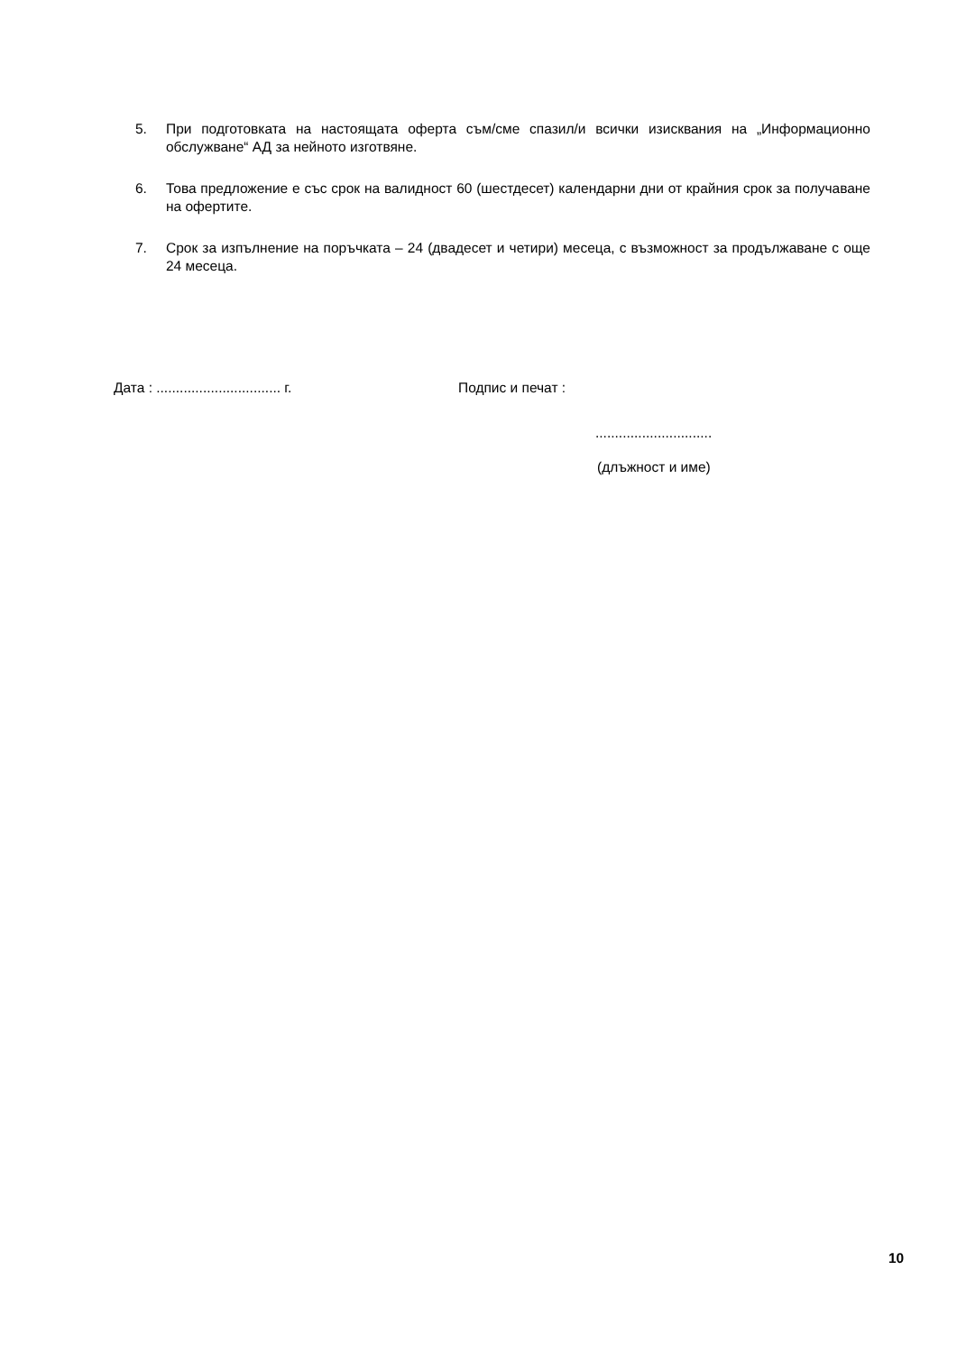5. При подготовката на настоящата оферта съм/сме спазил/и всички изисквания на „Информационно обслужване“ АД за нейното изготвяне.
6. Това предложение е със срок на валидност 60 (шестдесет) календарни дни от крайния срок за получаване на офертите.
7. Срок за изпълнение на поръчката – 24 (двадесет и четири) месеца, с възможност за продължаване с още 24 месеца.
Дата : ................................ г.
Подпис и печат :
..............................
(длъжност и име)
10